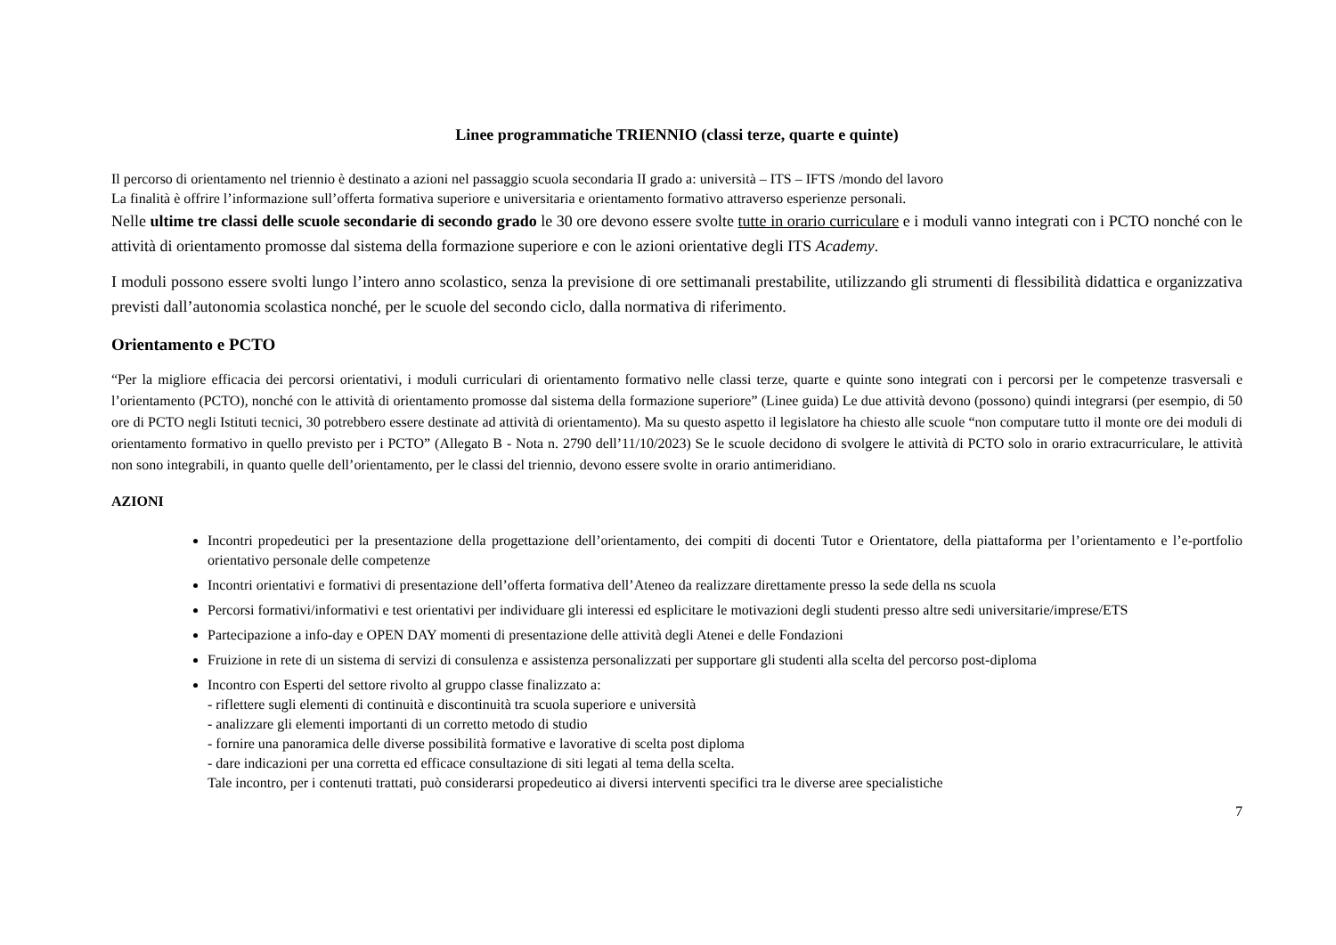Linee programmatiche TRIENNIO (classi terze, quarte e quinte)
Il percorso di orientamento nel triennio è destinato a azioni nel passaggio scuola secondaria II grado a: università – ITS – IFTS /mondo del lavoro
La finalità è offrire l’informazione sull’offerta formativa superiore e universitaria e orientamento formativo attraverso esperienze personali.
Nelle ultime tre classi delle scuole secondarie di secondo grado le 30 ore devono essere svolte tutte in orario curriculare e i moduli vanno integrati con i PCTO nonché con le attività di orientamento promosse dal sistema della formazione superiore e con le azioni orientative degli ITS Academy.
I moduli possono essere svolti lungo l’intero anno scolastico, senza la previsione di ore settimanali prestabilite, utilizzando gli strumenti di flessibilità didattica e organizzativa previsti dall’autonomia scolastica nonché, per le scuole del secondo ciclo, dalla normativa di riferimento.
Orientamento e PCTO
“Per la migliore efficacia dei percorsi orientativi, i moduli curriculari di orientamento formativo nelle classi terze, quarte e quinte sono integrati con i percorsi per le competenze trasversali e l’orientamento (PCTO), nonché con le attività di orientamento promosse dal sistema della formazione superiore” (Linee guida) Le due attività devono (possono) quindi integrarsi (per esempio, di 50 ore di PCTO negli Istituti tecnici, 30 potrebbero essere destinate ad attività di orientamento). Ma su questo aspetto il legislatore ha chiesto alle scuole “non computare tutto il monte ore dei moduli di orientamento formativo in quello previsto per i PCTO” (Allegato B - Nota n. 2790 dell’11/10/2023) Se le scuole decidono di svolgere le attività di PCTO solo in orario extracurriculare, le attività non sono integrabili, in quanto quelle dell’orientamento, per le classi del triennio, devono essere svolte in orario antimeridiano.
AZIONI
Incontri propedeutici per la presentazione della progettazione dell’orientamento, dei compiti di docenti Tutor e Orientatore, della piattaforma per l’orientamento e l’e-portfolio orientativo personale delle competenze
Incontri orientativi e formativi di presentazione dell’offerta formativa dell’Ateneo da realizzare direttamente presso la sede della ns scuola
Percorsi formativi/informativi e test orientativi per individuare gli interessi ed esplicitare le motivazioni degli studenti presso altre sedi universitarie/imprese/ETS
Partecipazione a info-day e OPEN DAY momenti di presentazione delle attività degli Atenei e delle Fondazioni
Fruizione in rete di un sistema di servizi di consulenza e assistenza personalizzati per supportare gli studenti alla scelta del percorso post-diploma
Incontro con Esperti del settore rivolto al gruppo classe finalizzato a:
- riflettere sugli elementi di continuità e discontinuità tra scuola superiore e università
- analizzare gli elementi importanti di un corretto metodo di studio
- fornire una panoramica delle diverse possibilità formative e lavorative di scelta post diploma
- dare indicazioni per una corretta ed efficace consultazione di siti legati al tema della scelta.
Tale incontro, per i contenuti trattati, può considerarsi propedeutico ai diversi interventi specifici tra le diverse aree specialistiche
7